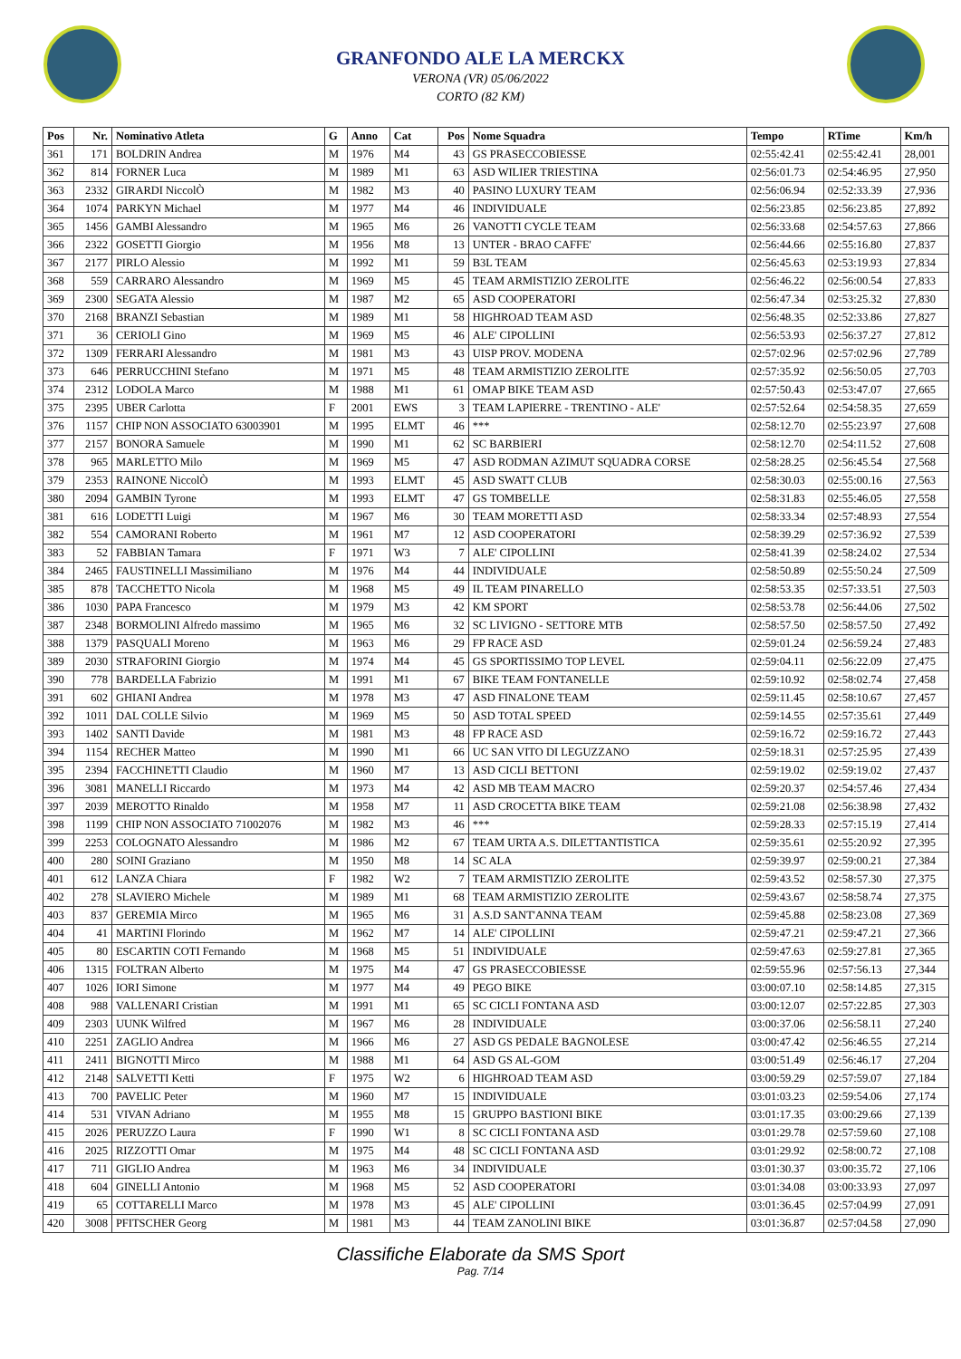GRANFONDO ALE LA MERCKX
VERONA (VR) 05/06/2022
CORTO (82 KM)
| Pos | Nr. | Nominativo Atleta | G | Anno | Cat | Pos | Nome Squadra | Tempo | RTime | Km/h |
| --- | --- | --- | --- | --- | --- | --- | --- | --- | --- | --- |
| 361 | 171 | BOLDRIN Andrea | M | 1976 | M4 | 43 | GS PRASECCOBIESSE | 02:55:42.41 | 02:55:42.41 | 28,001 |
| 362 | 814 | FORNER Luca | M | 1989 | M1 | 63 | ASD WILIER TRIESTINA | 02:56:01.73 | 02:54:46.95 | 27,950 |
| 363 | 2332 | GIRARDI NiccolÒ | M | 1982 | M3 | 40 | PASINO LUXURY TEAM | 02:56:06.94 | 02:52:33.39 | 27,936 |
| 364 | 1074 | PARKYN Michael | M | 1977 | M4 | 46 | INDIVIDUALE | 02:56:23.85 | 02:56:23.85 | 27,892 |
| 365 | 1456 | GAMBI Alessandro | M | 1965 | M6 | 26 | VANOTTI CYCLE TEAM | 02:56:33.68 | 02:54:57.63 | 27,866 |
| 366 | 2322 | GOSETTI Giorgio | M | 1956 | M8 | 13 | UNTER - BRAO CAFFE' | 02:56:44.66 | 02:55:16.80 | 27,837 |
| 367 | 2177 | PIRLO Alessio | M | 1992 | M1 | 59 | B3L TEAM | 02:56:45.63 | 02:53:19.93 | 27,834 |
| 368 | 559 | CARRARO Alessandro | M | 1969 | M5 | 45 | TEAM ARMISTIZIO ZEROLITE | 02:56:46.22 | 02:56:00.54 | 27,833 |
| 369 | 2300 | SEGATA Alessio | M | 1987 | M2 | 65 | ASD COOPERATORI | 02:56:47.34 | 02:53:25.32 | 27,830 |
| 370 | 2168 | BRANZI Sebastian | M | 1989 | M1 | 58 | HIGHROAD TEAM ASD | 02:56:48.35 | 02:52:33.86 | 27,827 |
| 371 | 36 | CERIOLI Gino | M | 1969 | M5 | 46 | ALE' CIPOLLINI | 02:56:53.93 | 02:56:37.27 | 27,812 |
| 372 | 1309 | FERRARI Alessandro | M | 1981 | M3 | 43 | UISP PROV. MODENA | 02:57:02.96 | 02:57:02.96 | 27,789 |
| 373 | 646 | PERRUCCHINI Stefano | M | 1971 | M5 | 48 | TEAM ARMISTIZIO ZEROLITE | 02:57:35.92 | 02:56:50.05 | 27,703 |
| 374 | 2312 | LODOLA Marco | M | 1988 | M1 | 61 | OMAP BIKE TEAM ASD | 02:57:50.43 | 02:53:47.07 | 27,665 |
| 375 | 2395 | UBER Carlotta | F | 2001 | EWS | 3 | TEAM LAPIERRE - TRENTINO - ALE' | 02:57:52.64 | 02:54:58.35 | 27,659 |
| 376 | 1157 | CHIP NON ASSOCIATO 63003901 | M | 1995 | ELMT | 46 | *** | 02:58:12.70 | 02:55:23.97 | 27,608 |
| 377 | 2157 | BONORA Samuele | M | 1990 | M1 | 62 | SC BARBIERI | 02:58:12.70 | 02:54:11.52 | 27,608 |
| 378 | 965 | MARLETTO Milo | M | 1969 | M5 | 47 | ASD RODMAN AZIMUT SQUADRA CORSE | 02:58:28.25 | 02:56:45.54 | 27,568 |
| 379 | 2353 | RAINONE NiccolÒ | M | 1993 | ELMT | 45 | ASD SWATT CLUB | 02:58:30.03 | 02:55:00.16 | 27,563 |
| 380 | 2094 | GAMBIN Tyrone | M | 1993 | ELMT | 47 | GS TOMBELLE | 02:58:31.83 | 02:55:46.05 | 27,558 |
| 381 | 616 | LODETTI Luigi | M | 1967 | M6 | 30 | TEAM MORETTI ASD | 02:58:33.34 | 02:57:48.93 | 27,554 |
| 382 | 554 | CAMORANI Roberto | M | 1961 | M7 | 12 | ASD COOPERATORI | 02:58:39.29 | 02:57:36.92 | 27,539 |
| 383 | 52 | FABBIAN Tamara | F | 1971 | W3 | 7 | ALE' CIPOLLINI | 02:58:41.39 | 02:58:24.02 | 27,534 |
| 384 | 2465 | FAUSTINELLI Massimiliano | M | 1976 | M4 | 44 | INDIVIDUALE | 02:58:50.89 | 02:55:50.24 | 27,509 |
| 385 | 878 | TACCHETTO Nicola | M | 1968 | M5 | 49 | IL TEAM PINARELLO | 02:58:53.35 | 02:57:33.51 | 27,503 |
| 386 | 1030 | PAPA Francesco | M | 1979 | M3 | 42 | KM SPORT | 02:58:53.78 | 02:56:44.06 | 27,502 |
| 387 | 2348 | BORMOLINI Alfredo massimo | M | 1965 | M6 | 32 | SC LIVIGNO - SETTORE MTB | 02:58:57.50 | 02:58:57.50 | 27,492 |
| 388 | 1379 | PASQUALI Moreno | M | 1963 | M6 | 29 | FP RACE ASD | 02:59:01.24 | 02:56:59.24 | 27,483 |
| 389 | 2030 | STRAFORINI Giorgio | M | 1974 | M4 | 45 | GS SPORTISSIMO TOP LEVEL | 02:59:04.11 | 02:56:22.09 | 27,475 |
| 390 | 778 | BARDELLA Fabrizio | M | 1991 | M1 | 67 | BIKE TEAM FONTANELLE | 02:59:10.92 | 02:58:02.74 | 27,458 |
| 391 | 602 | GHIANI Andrea | M | 1978 | M3 | 47 | ASD FINALONE TEAM | 02:59:11.45 | 02:58:10.67 | 27,457 |
| 392 | 1011 | DAL COLLE Silvio | M | 1969 | M5 | 50 | ASD TOTAL SPEED | 02:59:14.55 | 02:57:35.61 | 27,449 |
| 393 | 1402 | SANTI Davide | M | 1981 | M3 | 48 | FP RACE ASD | 02:59:16.72 | 02:59:16.72 | 27,443 |
| 394 | 1154 | RECHER Matteo | M | 1990 | M1 | 66 | UC SAN VITO DI LEGUZZANO | 02:59:18.31 | 02:57:25.95 | 27,439 |
| 395 | 2394 | FACCHINETTI Claudio | M | 1960 | M7 | 13 | ASD CICLI BETTONI | 02:59:19.02 | 02:59:19.02 | 27,437 |
| 396 | 3081 | MANELLI Riccardo | M | 1973 | M4 | 42 | ASD MB TEAM MACRO | 02:59:20.37 | 02:54:57.46 | 27,434 |
| 397 | 2039 | MEROTTO Rinaldo | M | 1958 | M7 | 11 | ASD CROCETTA BIKE TEAM | 02:59:21.08 | 02:56:38.98 | 27,432 |
| 398 | 1199 | CHIP NON ASSOCIATO 71002076 | M | 1982 | M3 | 46 | *** | 02:59:28.33 | 02:57:15.19 | 27,414 |
| 399 | 2253 | COLOGNATO Alessandro | M | 1986 | M2 | 67 | TEAM URTA A.S. DILETTANTISTICA | 02:59:35.61 | 02:55:20.92 | 27,395 |
| 400 | 280 | SOINI Graziano | M | 1950 | M8 | 14 | SC ALA | 02:59:39.97 | 02:59:00.21 | 27,384 |
| 401 | 612 | LANZA Chiara | F | 1982 | W2 | 7 | TEAM ARMISTIZIO ZEROLITE | 02:59:43.52 | 02:58:57.30 | 27,375 |
| 402 | 278 | SLAVIERO Michele | M | 1989 | M1 | 68 | TEAM ARMISTIZIO ZEROLITE | 02:59:43.67 | 02:58:58.74 | 27,375 |
| 403 | 837 | GEREMIA Mirco | M | 1965 | M6 | 31 | A.S.D SANT'ANNA TEAM | 02:59:45.88 | 02:58:23.08 | 27,369 |
| 404 | 41 | MARTINI Florindo | M | 1962 | M7 | 14 | ALE' CIPOLLINI | 02:59:47.21 | 02:59:47.21 | 27,366 |
| 405 | 80 | ESCARTIN COTI Fernando | M | 1968 | M5 | 51 | INDIVIDUALE | 02:59:47.63 | 02:59:27.81 | 27,365 |
| 406 | 1315 | FOLTRAN Alberto | M | 1975 | M4 | 47 | GS PRASECCOBIESSE | 02:59:55.96 | 02:57:56.13 | 27,344 |
| 407 | 1026 | IORI Simone | M | 1977 | M4 | 49 | PEGO BIKE | 03:00:07.10 | 02:58:14.85 | 27,315 |
| 408 | 988 | VALLENARI Cristian | M | 1991 | M1 | 65 | SC CICLI FONTANA ASD | 03:00:12.07 | 02:57:22.85 | 27,303 |
| 409 | 2303 | UUNK Wilfred | M | 1967 | M6 | 28 | INDIVIDUALE | 03:00:37.06 | 02:56:58.11 | 27,240 |
| 410 | 2251 | ZAGLIO Andrea | M | 1966 | M6 | 27 | ASD GS PEDALE BAGNOLESE | 03:00:47.42 | 02:56:46.55 | 27,214 |
| 411 | 2411 | BIGNOTTI Mirco | M | 1988 | M1 | 64 | ASD GS AL-GOM | 03:00:51.49 | 02:56:46.17 | 27,204 |
| 412 | 2148 | SALVETTI Ketti | F | 1975 | W2 | 6 | HIGHROAD TEAM ASD | 03:00:59.29 | 02:57:59.07 | 27,184 |
| 413 | 700 | PAVELIC Peter | M | 1960 | M7 | 15 | INDIVIDUALE | 03:01:03.23 | 02:59:54.06 | 27,174 |
| 414 | 531 | VIVAN Adriano | M | 1955 | M8 | 15 | GRUPPO BASTIONI BIKE | 03:01:17.35 | 03:00:29.66 | 27,139 |
| 415 | 2026 | PERUZZO Laura | F | 1990 | W1 | 8 | SC CICLI FONTANA ASD | 03:01:29.78 | 02:57:59.60 | 27,108 |
| 416 | 2025 | RIZZOTTI Omar | M | 1975 | M4 | 48 | SC CICLI FONTANA ASD | 03:01:29.92 | 02:58:00.72 | 27,108 |
| 417 | 711 | GIGLIO Andrea | M | 1963 | M6 | 34 | INDIVIDUALE | 03:01:30.37 | 03:00:35.72 | 27,106 |
| 418 | 604 | GINELLI Antonio | M | 1968 | M5 | 52 | ASD COOPERATORI | 03:01:34.08 | 03:00:33.93 | 27,097 |
| 419 | 65 | COTTARELLI Marco | M | 1978 | M3 | 45 | ALE' CIPOLLINI | 03:01:36.45 | 02:57:04.99 | 27,091 |
| 420 | 3008 | PFITSCHER Georg | M | 1981 | M3 | 44 | TEAM ZANOLINI BIKE | 03:01:36.87 | 02:57:04.58 | 27,090 |
Classifiche Elaborate da SMS Sport
Pag. 7/14